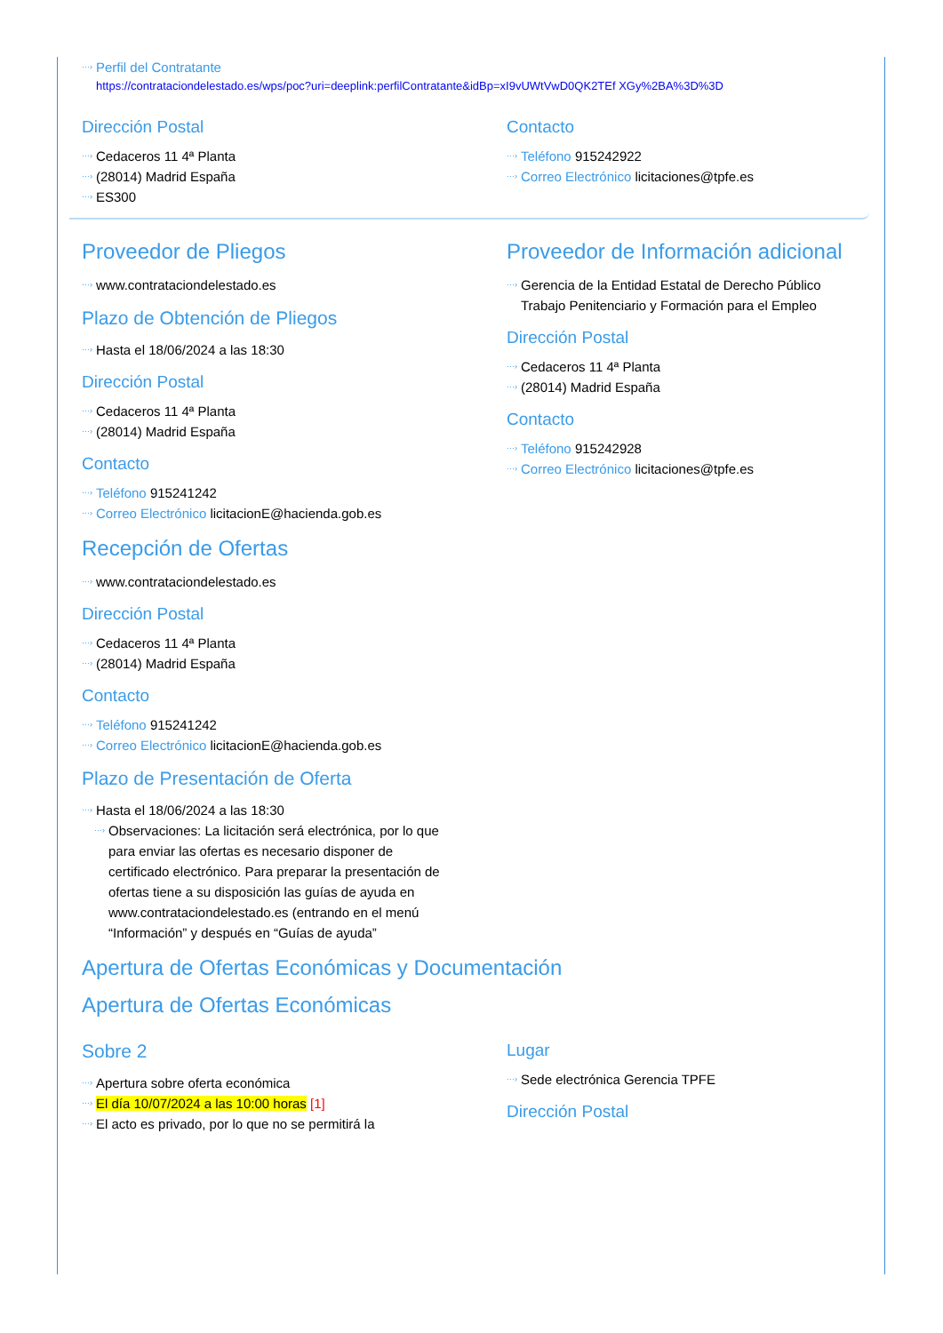Perfil del Contratante
https://contrataciondelestado.es/wps/poc?uri=deeplink:perfilContratante&idBp=xI9vUWtVwD0QK2TEf XGy%2BA%3D%3D
Dirección Postal
Cedaceros 11 4ª Planta
(28014) Madrid España
ES300
Contacto
Teléfono 915242922
Correo Electrónico licitaciones@tpfe.es
Proveedor de Pliegos
www.contrataciondelestado.es
Plazo de Obtención de Pliegos
Hasta el 18/06/2024 a las 18:30
Dirección Postal
Cedaceros 11 4ª Planta
(28014) Madrid España
Contacto
Teléfono 915241242
Correo Electrónico licitacionE@hacienda.gob.es
Recepción de Ofertas
www.contrataciondelestado.es
Dirección Postal
Cedaceros 11 4ª Planta
(28014) Madrid España
Contacto
Teléfono 915241242
Correo Electrónico licitacionE@hacienda.gob.es
Plazo de Presentación de Oferta
Hasta el 18/06/2024 a las 18:30
Observaciones: La licitación será electrónica, por lo que para enviar las ofertas es necesario disponer de certificado electrónico. Para preparar la presentación de ofertas tiene a su disposición las guías de ayuda en www.contrataciondelestado.es (entrando en el menú “Información” y después en “Guías de ayuda”
Proveedor de Información adicional
Gerencia de la Entidad Estatal de Derecho Público Trabajo Penitenciario y Formación para el Empleo
Dirección Postal
Cedaceros 11 4ª Planta
(28014) Madrid España
Contacto
Teléfono 915242928
Correo Electrónico licitaciones@tpfe.es
Apertura de Ofertas Económicas y Documentación
Apertura de Ofertas Económicas
Sobre 2
Apertura sobre oferta económica
El día 10/07/2024 a las 10:00 horas [1]
El acto es privado, por lo que no se permitirá la
Lugar
Sede electrónica Gerencia TPFE
Dirección Postal